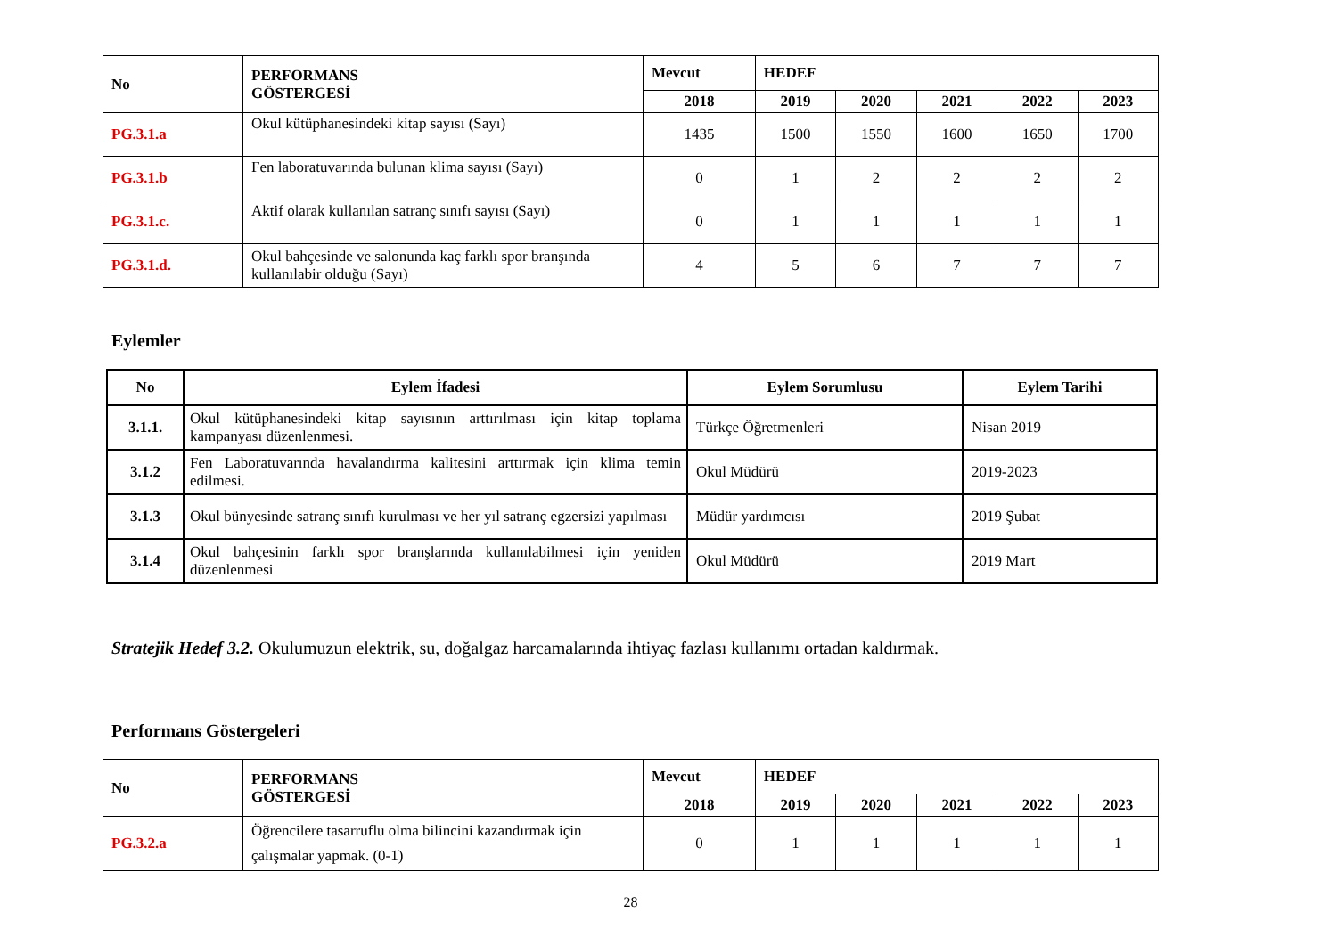| No | PERFORMANS GÖSTERGESİ | Mevcut | HEDEF | | | | |
| --- | --- | --- | --- | --- | --- | --- | --- |
| | | 2018 | 2019 | 2020 | 2021 | 2022 | 2023 |
| PG.3.1.a | Okul kütüphanesindeki kitap sayısı (Sayı) | 1435 | 1500 | 1550 | 1600 | 1650 | 1700 |
| PG.3.1.b | Fen laboratuvarında bulunan klima sayısı (Sayı) | 0 | 1 | 2 | 2 | 2 | 2 |
| PG.3.1.c. | Aktif olarak kullanılan satranç sınıfı sayısı (Sayı) | 0 | 1 | 1 | 1 | 1 | 1 |
| PG.3.1.d. | Okul bahçesinde ve salonunda kaç farklı spor branşında kullanılabir olduğu (Sayı) | 4 | 5 | 6 | 7 | 7 | 7 |
Eylemler
| No | Eylem İfadesi | Eylem Sorumlusu | Eylem Tarihi |
| --- | --- | --- | --- |
| 3.1.1. | Okul kütüphanesindeki kitap sayısının arttırılması için kitap toplama kampanyası düzenlenmesi. | Türkçe Öğretmenleri | Nisan 2019 |
| 3.1.2 | Fen Laboratuvarında havalandırma kalitesini arttırmak için klima temin edilmesi. | Okul Müdürü | 2019-2023 |
| 3.1.3 | Okul bünyesinde satranç sınıfı kurulması ve her yıl satranç egzersizi yapılması | Müdür yardımcısı | 2019 Şubat |
| 3.1.4 | Okul bahçesinin farklı spor branşlarında kullanılabilmesi için yeniden düzenlenmesi | Okul Müdürü | 2019 Mart |
Stratejik Hedef 3.2. Okulumuzun elektrik, su, doğalgaz harcamalarında ihtiyaç fazlası kullanımı ortadan kaldırmak.
Performans Göstergeleri
| No | PERFORMANS GÖSTERGESİ | Mevcut | HEDEF | | | | |
| --- | --- | --- | --- | --- | --- | --- | --- |
| | | 2018 | 2019 | 2020 | 2021 | 2022 | 2023 |
| PG.3.2.a | Öğrencilere tasarruflu olma bilincini kazandırmak için çalışmalar yapmak. (0-1) | 0 | 1 | 1 | 1 | 1 | 1 |
28